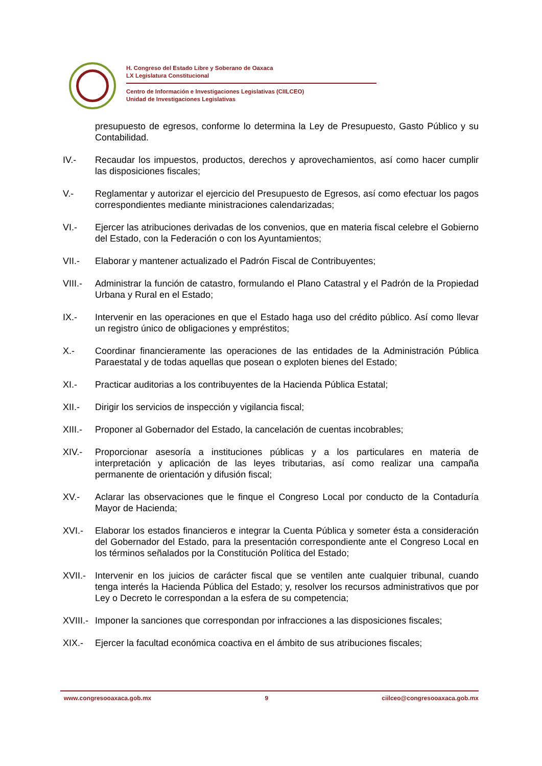H. Congreso del Estado Libre y Soberano de Oaxaca
LX Legislatura Constitucional
Centro de Información e Investigaciones Legislativas (CIILCEO)
Unidad de Investigaciones Legislativas
presupuesto de egresos, conforme lo determina la Ley de Presupuesto, Gasto Público y su Contabilidad.
IV.- Recaudar los impuestos, productos, derechos y aprovechamientos, así como hacer cumplir las disposiciones fiscales;
V.- Reglamentar y autorizar el ejercicio del Presupuesto de Egresos, así como efectuar los pagos correspondientes mediante ministraciones calendarizadas;
VI.- Ejercer las atribuciones derivadas de los convenios, que en materia fiscal celebre el Gobierno del Estado, con la Federación o con los Ayuntamientos;
VII.- Elaborar y mantener actualizado el Padrón Fiscal de Contribuyentes;
VIII.-
Administrar la función de catastro, formulando el Plano Catastral y el Padrón de la Propiedad Urbana y Rural en el Estado;
IX.- Intervenir en las operaciones en que el Estado haga uso del crédito público. Así como llevar un registro único de obligaciones y empréstitos;
X.- Coordinar financieramente las operaciones de las entidades de la Administración Pública Paraestatal y de todas aquellas que posean o exploten bienes del Estado;
XI.- Practicar auditorias a los contribuyentes de la Hacienda Pública Estatal;
XII.- Dirigir los servicios de inspección y vigilancia fiscal;
XIII.-
Proponer al Gobernador del Estado, la cancelación de cuentas incobrables;
XIV.- Proporcionar asesoría a instituciones públicas y a los particulares en materia de interpretación y aplicación de las leyes tributarias, así como realizar una campaña permanente de orientación y difusión fiscal;
XV.- Aclarar las observaciones que le finque el Congreso Local por conducto de la Contaduría Mayor de Hacienda;
XVI.- Elaborar los estados financieros e integrar la Cuenta Pública y someter ésta a consideración del Gobernador del Estado, para la presentación correspondiente ante el Congreso Local en los términos señalados por la Constitución Política del Estado;
XVII.-
Intervenir en los juicios de carácter fiscal que se ventilen ante cualquier tribunal, cuando tenga interés la Hacienda Pública del Estado; y, resolver los recursos administrativos que por Ley o Decreto le correspondan a la esfera de su competencia;
XVIII.-
Imponer la sanciones que correspondan por infracciones a las disposiciones fiscales;
XIX.- Ejercer la facultad económica coactiva en el ámbito de sus atribuciones fiscales;
www.congresooaxaca.gob.mx 9 ciilceo@congresooaxaca.gob.mx